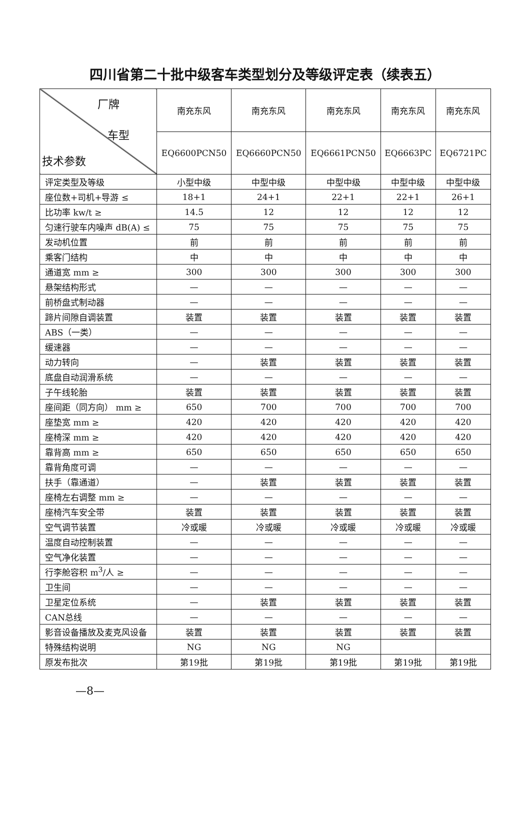四川省第二十批中级客车类型划分及等级评定表（续表五）
| 厂牌 车型 技术参数 | 南充东风 | 南充东风 | 南充东风 | 南充东风 | 南充东风 |
| --- | --- | --- | --- | --- | --- |
| | EQ6600PCN50 | EQ6660PCN50 | EQ6661PCN50 | EQ6663PC | EQ6721PC |
| 评定类型及等级 | 小型中级 | 中型中级 | 中型中级 | 中型中级 | 中型中级 |
| 座位数+司机+导游 ≤ | 18+1 | 24+1 | 22+1 | 22+1 | 26+1 |
| 比功率 kw/t ≥ | 14.5 | 12 | 12 | 12 | 12 |
| 匀速行驶车内噪声 dB(A) ≤ | 75 | 75 | 75 | 75 | 75 |
| 发动机位置 | 前 | 前 | 前 | 前 | 前 |
| 乘客门结构 | 中 | 中 | 中 | 中 | 中 |
| 通道宽 mm ≥ | 300 | 300 | 300 | 300 | 300 |
| 悬架结构形式 | — | — | — | — | — |
| 前桥盘式制动器 | — | — | — | — | — |
| 蹄片间隙自调装置 | 装置 | 装置 | 装置 | 装置 | 装置 |
| ABS（一类） | — | — | — | — | — |
| 缓速器 | — | — | — | — | — |
| 动力转向 | — | 装置 | 装置 | 装置 | 装置 |
| 底盘自动润滑系统 | — | — | — | — | — |
| 子午线轮胎 | 装置 | 装置 | 装置 | 装置 | 装置 |
| 座间距（同方向） mm ≥ | 650 | 700 | 700 | 700 | 700 |
| 座垫宽 mm ≥ | 420 | 420 | 420 | 420 | 420 |
| 座椅深 mm ≥ | 420 | 420 | 420 | 420 | 420 |
| 靠背高 mm ≥ | 650 | 650 | 650 | 650 | 650 |
| 靠背角度可调 | — | — | — | — | — |
| 扶手（靠通道） | — | 装置 | 装置 | 装置 | 装置 |
| 座椅左右调整 mm ≥ | — | — | — | — | — |
| 座椅汽车安全带 | 装置 | 装置 | 装置 | 装置 | 装置 |
| 空气调节装置 | 冷或暖 | 冷或暖 | 冷或暖 | 冷或暖 | 冷或暖 |
| 温度自动控制装置 | — | — | — | — | — |
| 空气净化装置 | — | — | — | — | — |
| 行李舱容积 m<sup>3</sup>/人 ≥ | — | — | — | — | — |
| 卫生间 | — | — | — | — | — |
| 卫星定位系统 | — | 装置 | 装置 | 装置 | 装置 |
| CAN总线 | — | — | — | — | — |
| 影音设备播放及麦克风设备 | 装置 | 装置 | 装置 | 装置 | 装置 |
| 特殊结构说明 | NG | NG | NG | | |
| 原发布批次 | 第19批 | 第19批 | 第19批 | 第19批 | 第19批 |
—8—